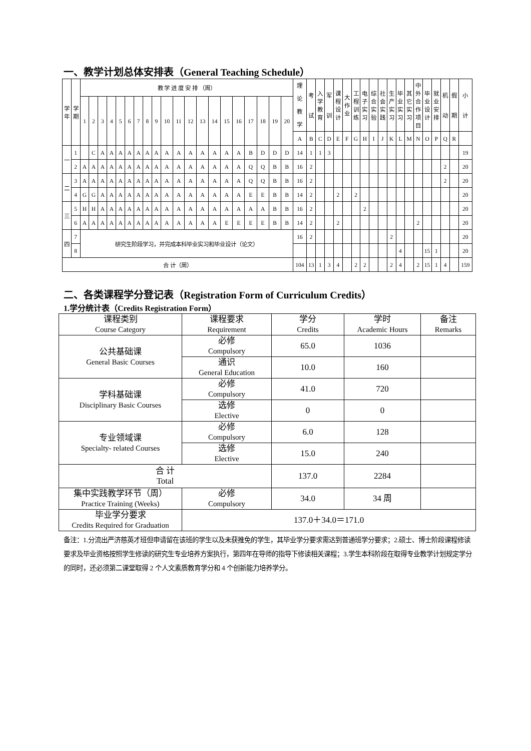一、教学计划总体安排表（General Teaching Schedule）
| 学 年 | 学 期 | 教 学 进 度 安 排 （周） | | | | | | | | | | | | | | | | | | | | 理 论 教 学 | 考 试 | 入 学 教 育 | 军 训 | 课 程 设 计 | 大 作 业 | 工 程 训 练 | 电 子 实 习 | 综 合 实 验 | 社 会 实 践 | 生 产 实 习 | 毕 业 实 习 | 其 它 实 习 | 中 外 合 作 项 目 | 毕 业 设 计 | 就 业 安 排 | 机 动 | 假 期 | 小 计 |
| | | 1 | 2 | 3 | 4 | 5 | 6 | 7 | 8 | 9 | 10 | 11 | 12 | 13 | 14 | 15 | 16 | 17 | 18 | 19 | 20 | | | | | | | | | | | | | | | | | | | |
| | | | | | | | | | | | | | | | | | | | | | | A | B | C | D | E | F | G | H | I | J | K | L | M | N | O | P | Q | R | |
| 一 | 1 | | C | A | A | A | A | A | A | A | A | A | A | A | A | A | A | B | D | D | D | 14 | 1 | 1 | 3 | | | | | | | | | | | | | | | 19 |
| | 2 | A | A | A | A | A | A | A | A | A | A | A | A | A | A | A | A | Q | Q | B | B | 16 | 2 | | | | | | | | | | | | | | | 2 | | 20 |
| 二 | 3 | A | A | A | A | A | A | A | A | A | A | A | A | A | A | A | A | Q | Q | B | B | 16 | 2 | | | | | | | | | | | | | | | 2 | | 20 |
| | 4 | G | G | A | A | A | A | A | A | A | A | A | A | A | A | A | A | E | E | B | B | 14 | 2 | | | 2 | | 2 | | | | | | | | | | | | 20 |
| 三 | 5 | H | H | A | A | A | A | A | A | A | A | A | A | A | A | A | A | A | A | B | B | 16 | 2 | | | | | | 2 | | | | | | | | | | | 20 |
| | 6 | A | A | A | A | A | A | A | A | A | A | A | A | A | A | E | E | E | E | B | B | 14 | 2 | | | 2 | | | | | | | | | 2 | | | | | 20 |
| 四 | 7 | 研究生阶段学习，并完成本科毕业实习和毕业设计（论文） | | | | | | | | | | | | | | | | | | | | 16 | 2 | | | | | | | | | 2 | | | | | | | | 20 |
| | 8 | | | | | | | | | | | | | | | | | | | | | | | | | | | | | | | | 4 | | | 15 | 1 | | | 20 |
| 合 计（周） | | | | | | | | | | | | | | | | | | | | | | 104 | 13 | 1 | 3 | 4 | | 2 | 2 | | | 2 | 4 | | 2 | 15 | 1 | 4 | | 159 |
二、各类课程学分登记表（Registration Form of Curriculum Credits）
1.学分统计表（Credits Registration Form）
| 课程类别 Course Category | 课程要求 Requirement | 学分 Credits | 学时 Academic Hours | 备注 Remarks |
| 公共基础课 General Basic Courses | 必修 Compulsory | 65.0 | 1036 | |
| | 通识 General Education | 10.0 | 160 | |
| 学科基础课 Disciplinary Basic Courses | 必修 Compulsory | 41.0 | 720 | |
| | 选修 Elective | 0 | 0 | |
| 专业领域课 Specialty- related Courses | 必修 Compulsory | 6.0 | 128 | |
| | 选修 Elective | 15.0 | 240 | |
| 合 计 Total | | 137.0 | 2284 | |
| 集中实践教学环节（周） Practice Training (Weeks) | 必修 Compulsory | 34.0 | 34 周 | |
| 毕业学分要求 Credits Required for Graduation | 137.0＋34.0＝171.0 | | | |
备注：1.分流出严济慈英才班但申请留在该班的学生以及未获推免的学生，其毕业学分要求需达到普通班学分要求；2.硕士、博士阶段课程修读要求及毕业资格按照学生修读的研究生专业培养方案执行，第四年在导师的指导下修读相关课程；3.学生本科阶段在取得专业教学计划规定学分的同时，还必须第二课堂取得 2 个人文素质教育学分和 4 个创新能力培养学分。